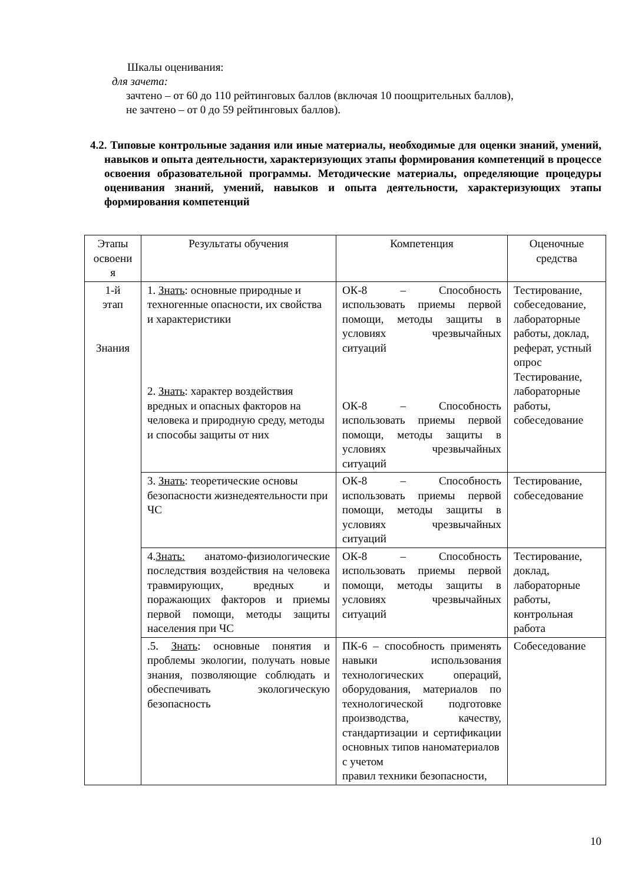Шкалы оценивания:
для зачета:
зачтено – от 60 до 110 рейтинговых баллов (включая 10 поощрительных баллов),
не зачтено – от 0 до 59 рейтинговых баллов).
4.2. Типовые контрольные задания или иные материалы, необходимые для оценки знаний, умений, навыков и опыта деятельности, характеризующих этапы формирования компетенций в процессе освоения образовательной программы. Методические материалы, определяющие процедуры оценивания знаний, умений, навыков и опыта деятельности, характеризующих этапы формирования компетенций
| Этапы освоени я | Результаты обучения | Компетенция | Оценочные средства |
| 1-й этап Знания | 1. Знать : основные природные и техногенные опасности, их свойства и характеристики 2. Знать : характер воздействия вредных и опасных факторов на человека и природную среду, методы и способы защиты от них | ОК-8 – Способность использовать приемы первой помощи, методы защиты в условиях чрезвычайных ситуаций ОК-8 – Способность использовать приемы первой помощи, методы защиты в условиях чрезвычайных ситуаций | Тестирование, собеседование, лабораторные работы, доклад, реферат, устный опрос Тестирование, лабораторные работы, собеседование |
| | 3. Знать : теоретические основы безопасности жизнедеятельности при ЧС | ОК-8 – Способность использовать приемы первой помощи, методы защиты в условиях чрезвычайных ситуаций | Тестирование, собеседование |
| | 4. Знать: анатомо-физиологические последствия воздействия на человека травмирующих, вредных и поражающих факторов и приемы первой помощи, методы защиты населения при ЧС | ОК-8 – Способность использовать приемы первой помощи, методы защиты в условиях чрезвычайных ситуаций | Тестирование, доклад, лабораторные работы, контрольная работа |
| | .5. Знать : основные понятия и проблемы экологии, получать новые знания, позволяющие соблюдать и обеспечивать экологическую безопасность | ПК-6 – способность применять навыки использования технологических операций, оборудования, материалов по технологической подготовке производства, качеству, стандартизации и сертификации основных типов наноматериалов с учетом правил техники безопасности, | Собеседование |
10